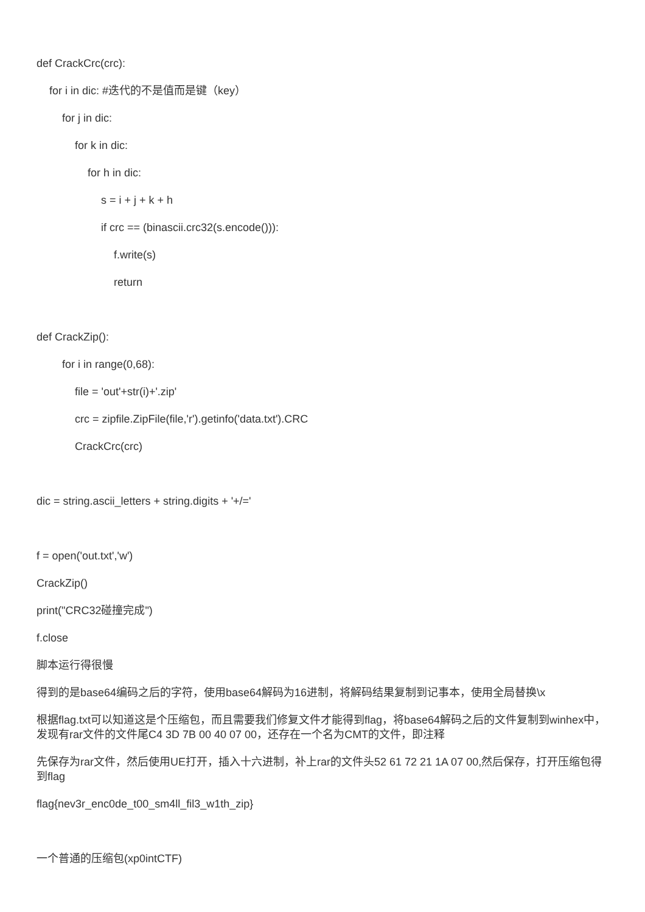def CrackCrc(crc):
for i in dic: #迭代的不是值而是键（key）
for j in dic:
for k in dic:
for h in dic:
s = i + j + k + h
if crc == (binascii.crc32(s.encode())):
f.write(s)
return
def CrackZip():
for i in range(0,68):
file = 'out'+str(i)+'.zip'
crc = zipfile.ZipFile(file,'r').getinfo('data.txt').CRC
CrackCrc(crc)
dic = string.ascii_letters + string.digits + '+/='
f = open('out.txt','w')
CrackZip()
print("CRC32碰撞完成")
f.close
脚本运行得很慢
得到的是base64编码之后的字符，使用base64解码为16进制，将解码结果复制到记事本，使用全局替换\x
根据flag.txt可以知道这是个压缩包，而且需要我们修复文件才能得到flag，将base64解码之后的文件复制到winhex中，发现有rar文件的文件尾C4 3D 7B 00 40 07 00，还存在一个名为CMT的文件，即注释
先保存为rar文件，然后使用UE打开，插入十六进制，补上rar的文件头52 61 72 21 1A 07 00,然后保存，打开压缩包得到flag
flag{nev3r_enc0de_t00_sm4ll_fil3_w1th_zip}
一个普通的压缩包(xp0intCTF)